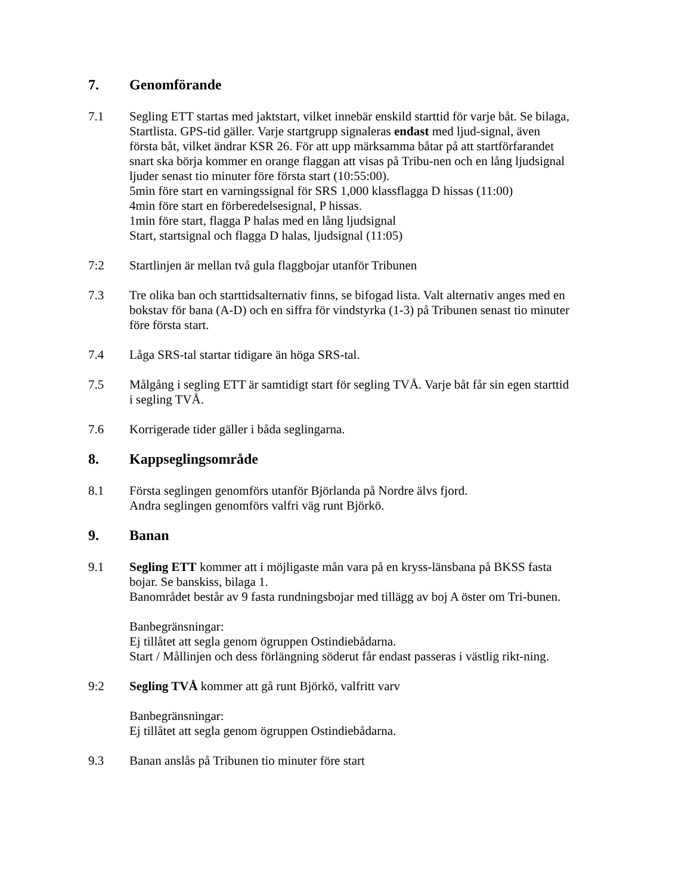7. Genomförande
7.1 Segling ETT startas med jaktstart, vilket innebär enskild starttid för varje båt. Se bilaga, Startlista. GPS-tid gäller. Varje startgrupp signaleras endast med ljud-signal, även första båt, vilket ändrar KSR 26. För att upp märksamma båtar på att startförfarandet snart ska börja kommer en orange flaggan att visas på Tribu-nen och en lång ljudsignal ljuder senast tio minuter före första start (10:55:00).
5min före start en varningssignal för SRS 1,000 klassflagga D hissas (11:00)
4min före start en förberedelsesignal, P hissas.
1min före start, flagga P halas med en lång ljudsignal
Start, startsignal och flagga D halas, ljudsignal (11:05)
7:2 Startlinjen är mellan två gula flaggbojar utanför Tribunen
7.3 Tre olika ban och starttidsalternativ finns, se bifogad lista. Valt alternativ anges med en bokstav för bana (A-D) och en siffra för vindstyrka (1-3) på Tribunen senast tio minuter före första start.
7.4 Låga SRS-tal startar tidigare än höga SRS-tal.
7.5 Målgång i segling ETT är samtidigt start för segling TVÅ. Varje båt får sin egen starttid i segling TVÅ.
7.6 Korrigerade tider gäller i båda seglingarna.
8. Kappseglingsområde
8.1 Första seglingen genomförs utanför Björlanda på Nordre älvs fjord.
Andra seglingen genomförs valfri väg runt Björkö.
9. Banan
9.1 Segling ETT kommer att i möjligaste mån vara på en kryss-länsbana på BKSS fasta bojar. Se banskiss, bilaga 1.
Banområdet består av 9 fasta rundningsbojar med tillägg av boj A öster om Tri-bunen.
Banbegränsningar:
Ej tillåtet att segla genom ögruppen Ostindiebådarna.
Start / Mållinjen och dess förlängning söderut får endast passeras i västlig rikt-ning.
9:2 Segling TVÅ kommer att gå runt Björkö, valfritt varv
Banbegränsningar:
Ej tillåtet att segla genom ögruppen Ostindiebådarna.
9.3 Banan anslås på Tribunen tio minuter före start